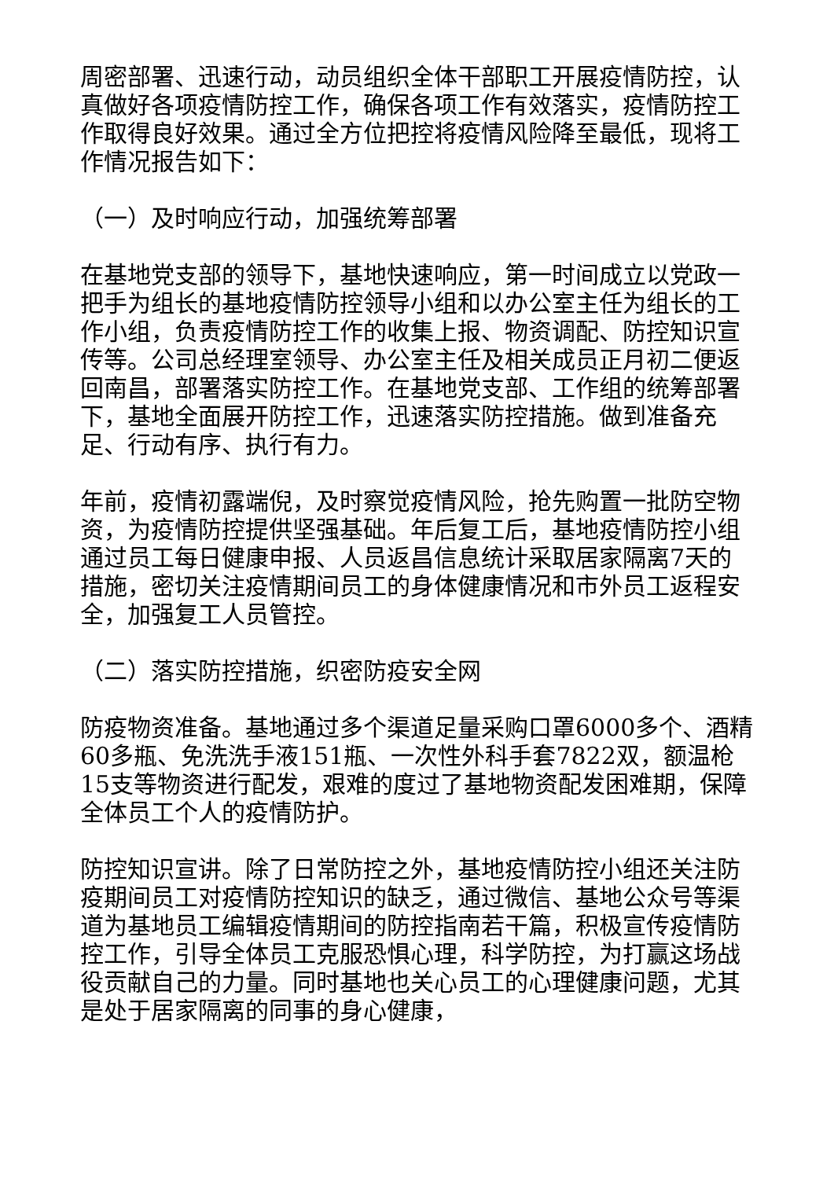周密部署、迅速行动，动员组织全体干部职工开展疫情防控，认真做好各项疫情防控工作，确保各项工作有效落实，疫情防控工作取得良好效果。通过全方位把控将疫情风险降至最低，现将工作情况报告如下：
（一）及时响应行动，加强统筹部署
在基地党支部的领导下，基地快速响应，第一时间成立以党政一把手为组长的基地疫情防控领导小组和以办公室主任为组长的工作小组，负责疫情防控工作的收集上报、物资调配、防控知识宣传等。公司总经理室领导、办公室主任及相关成员正月初二便返回南昌，部署落实防控工作。在基地党支部、工作组的统筹部署下，基地全面展开防控工作，迅速落实防控措施。做到准备充足、行动有序、执行有力。
年前，疫情初露端倪，及时察觉疫情风险，抢先购置一批防空物资，为疫情防控提供坚强基础。年后复工后，基地疫情防控小组通过员工每日健康申报、人员返昌信息统计采取居家隔离7天的措施，密切关注疫情期间员工的身体健康情况和市外员工返程安全，加强复工人员管控。
（二）落实防控措施，织密防疫安全网
防疫物资准备。基地通过多个渠道足量采购口罩6000多个、酒精60多瓶、免洗洗手液151瓶、一次性外科手套7822双，额温枪15支等物资进行配发，艰难的度过了基地物资配发困难期，保障全体员工个人的疫情防护。
防控知识宣讲。除了日常防控之外，基地疫情防控小组还关注防疫期间员工对疫情防控知识的缺乏，通过微信、基地公众号等渠道为基地员工编辑疫情期间的防控指南若干篇，积极宣传疫情防控工作，引导全体员工克服恐惧心理，科学防控，为打赢这场战役贡献自己的力量。同时基地也关心员工的心理健康问题，尤其是处于居家隔离的同事的身心健康，